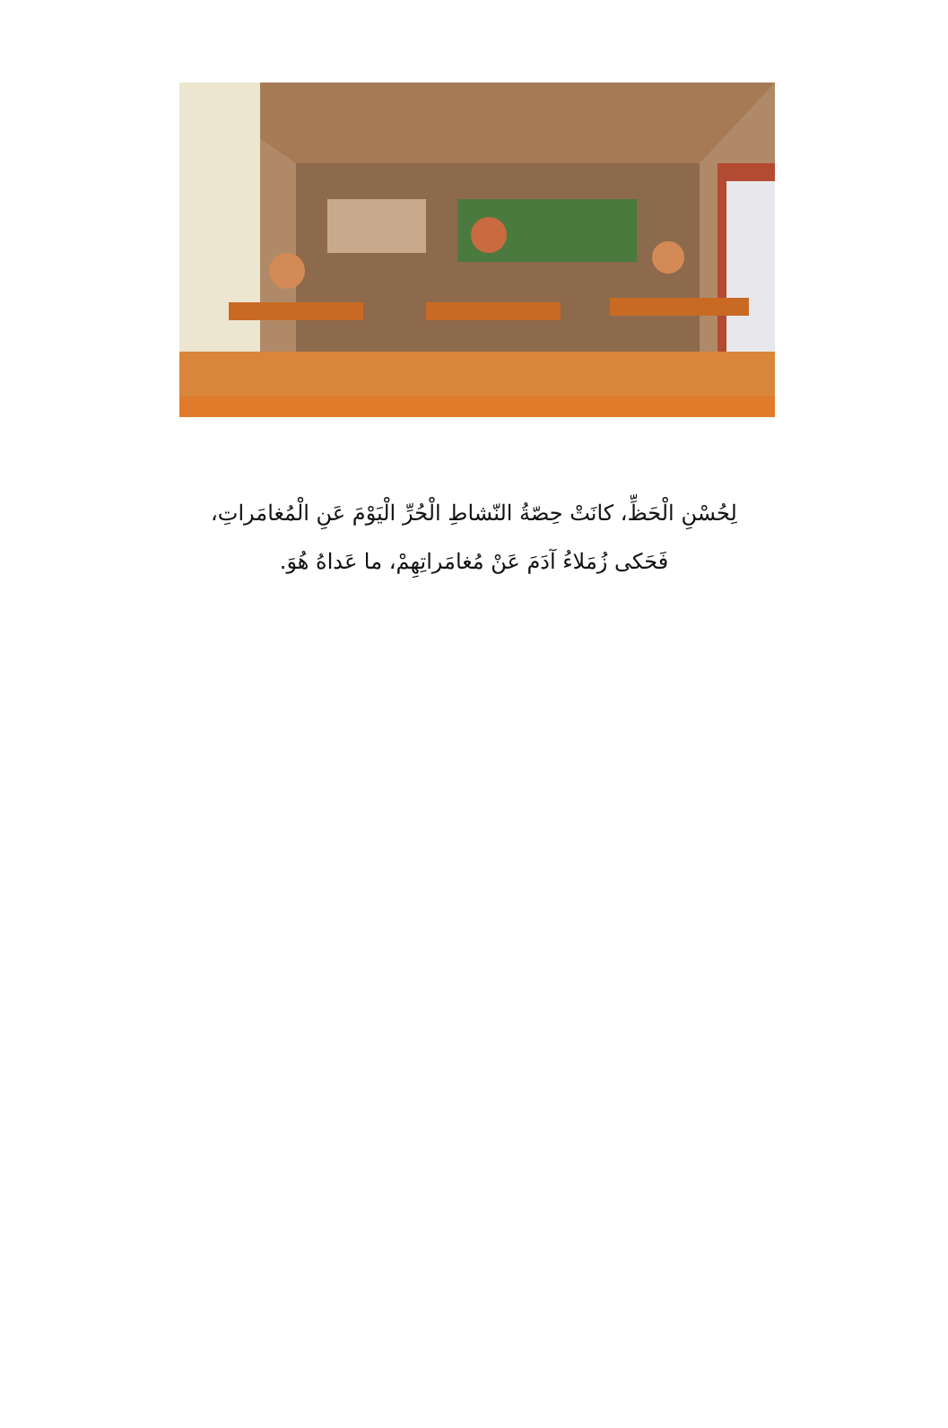لِحُسْنِ الْحَظِّ، كانَتْ حِصّةُ النّشاطِ الْحُرِّ الْيَوْمَ عَنِ الْمُغامَراتِ،
فَحَكى زُمَلاءُ آدَمَ عَنْ مُغامَراتِهِمْ، ما عَداهُ هُوَ.